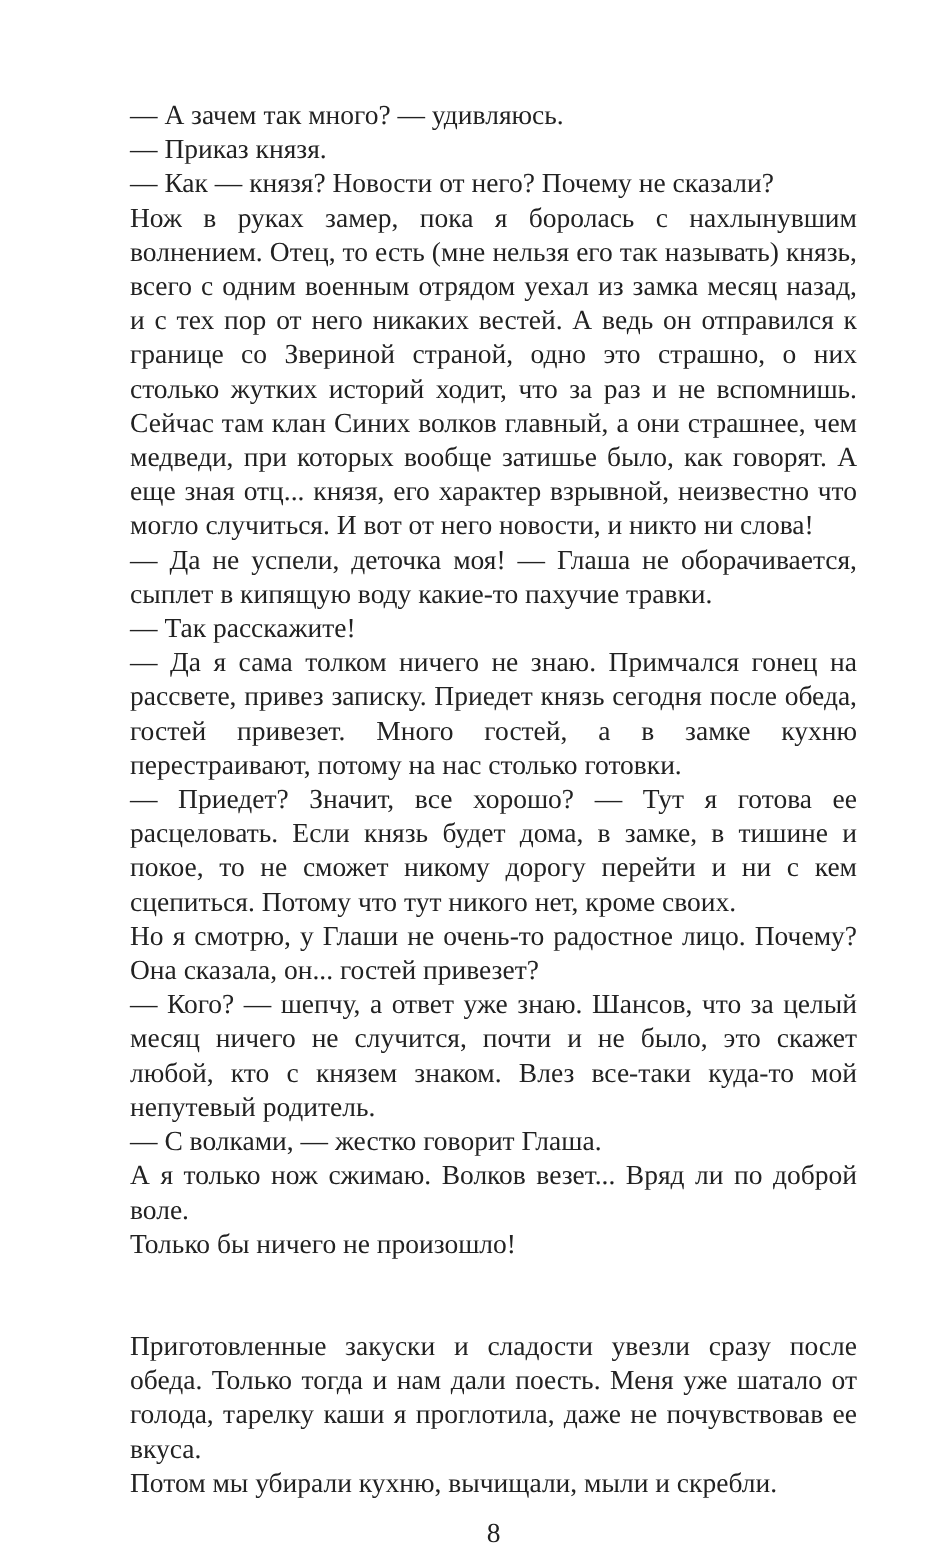— А зачем так много? — удивляюсь.
— Приказ князя.
— Как — князя? Новости от него? Почему не сказали?
Нож в руках замер, пока я боролась с нахлынувшим волнением. Отец, то есть (мне нельзя его так называть) князь, всего с одним военным отрядом уехал из замка месяц назад, и с тех пор от него никаких вестей. А ведь он отправился к границе со Звериной страной, одно это страшно, о них столько жутких историй ходит, что за раз и не вспомнишь. Сейчас там клан Синих волков главный, а они страшнее, чем медведи, при которых вообще затишье было, как говорят. А еще зная отц... князя, его характер взрывной, неизвестно что могло случиться. И вот от него новости, и никто ни слова!
— Да не успели, деточка моя! — Глаша не оборачивается, сыплет в кипящую воду какие-то пахучие травки.
— Так расскажите!
— Да я сама толком ничего не знаю. Примчался гонец на рассвете, привез записку. Приедет князь сегодня после обеда, гостей привезет. Много гостей, а в замке кухню перестраивают, потому на нас столько готовки.
— Приедет? Значит, все хорошо? — Тут я готова ее расцеловать. Если князь будет дома, в замке, в тишине и покое, то не сможет никому дорогу перейти и ни с кем сцепиться. Потому что тут никого нет, кроме своих.
Но я смотрю, у Глаши не очень-то радостное лицо. Почему? Она сказала, он... гостей привезет?
— Кого? — шепчу, а ответ уже знаю. Шансов, что за целый месяц ничего не случится, почти и не было, это скажет любой, кто с князем знаком. Влез все-таки куда-то мой непутевый родитель.
— С волками, — жестко говорит Глаша.
А я только нож сжимаю. Волков везет... Вряд ли по доброй воле.
Только бы ничего не произошло!
Приготовленные закуски и сладости увезли сразу после обеда. Только тогда и нам дали поесть. Меня уже шатало от голода, тарелку каши я проглотила, даже не почувствовав ее вкуса.
Потом мы убирали кухню, вычищали, мыли и скребли.
8